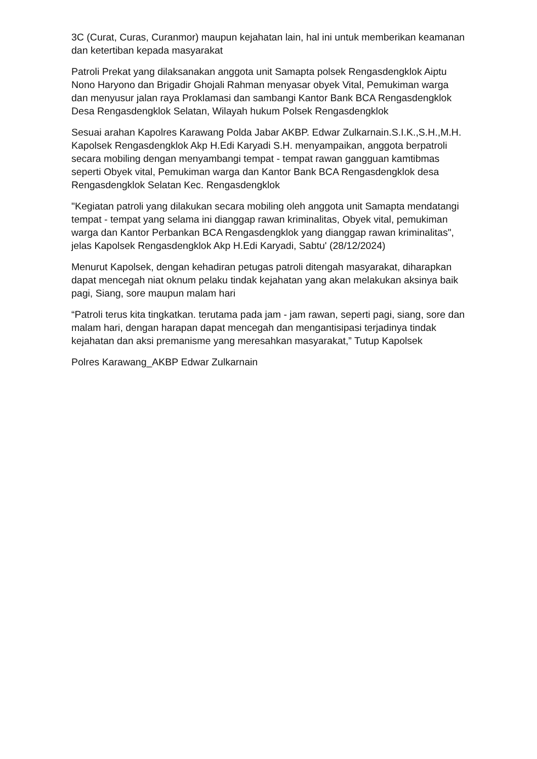3C (Curat, Curas, Curanmor) maupun kejahatan lain, hal ini untuk memberikan keamanan dan ketertiban kepada masyarakat
Patroli Prekat yang dilaksanakan anggota unit Samapta polsek Rengasdengklok Aiptu Nono Haryono dan Brigadir Ghojali Rahman menyasar obyek Vital, Pemukiman warga dan menyusur jalan raya Proklamasi dan sambangi Kantor Bank BCA Rengasdengklok Desa Rengasdengklok Selatan, Wilayah hukum Polsek Rengasdengklok
Sesuai arahan Kapolres Karawang Polda Jabar AKBP. Edwar Zulkarnain.S.I.K.,S.H.,M.H. Kapolsek Rengasdengklok Akp H.Edi Karyadi S.H. menyampaikan, anggota berpatroli secara mobiling dengan menyambangi tempat - tempat rawan gangguan kamtibmas seperti Obyek vital, Pemukiman warga dan Kantor Bank BCA Rengasdengklok desa Rengasdengklok Selatan Kec. Rengasdengklok
"Kegiatan patroli yang dilakukan secara mobiling oleh anggota unit Samapta mendatangi tempat - tempat yang selama ini dianggap rawan kriminalitas, Obyek vital, pemukiman warga dan Kantor Perbankan BCA Rengasdengklok yang dianggap rawan kriminalitas", jelas Kapolsek Rengasdengklok Akp H.Edi Karyadi, Sabtu' (28/12/2024)
Menurut Kapolsek, dengan kehadiran petugas patroli ditengah masyarakat, diharapkan dapat mencegah niat oknum pelaku tindak kejahatan yang akan melakukan aksinya baik pagi, Siang, sore maupun malam hari
“Patroli terus kita tingkatkan. terutama pada jam - jam rawan, seperti pagi, siang, sore dan malam hari, dengan harapan dapat mencegah dan mengantisipasi terjadinya tindak kejahatan dan aksi premanisme yang meresahkan masyarakat,” Tutup Kapolsek
Polres Karawang_AKBP Edwar Zulkarnain